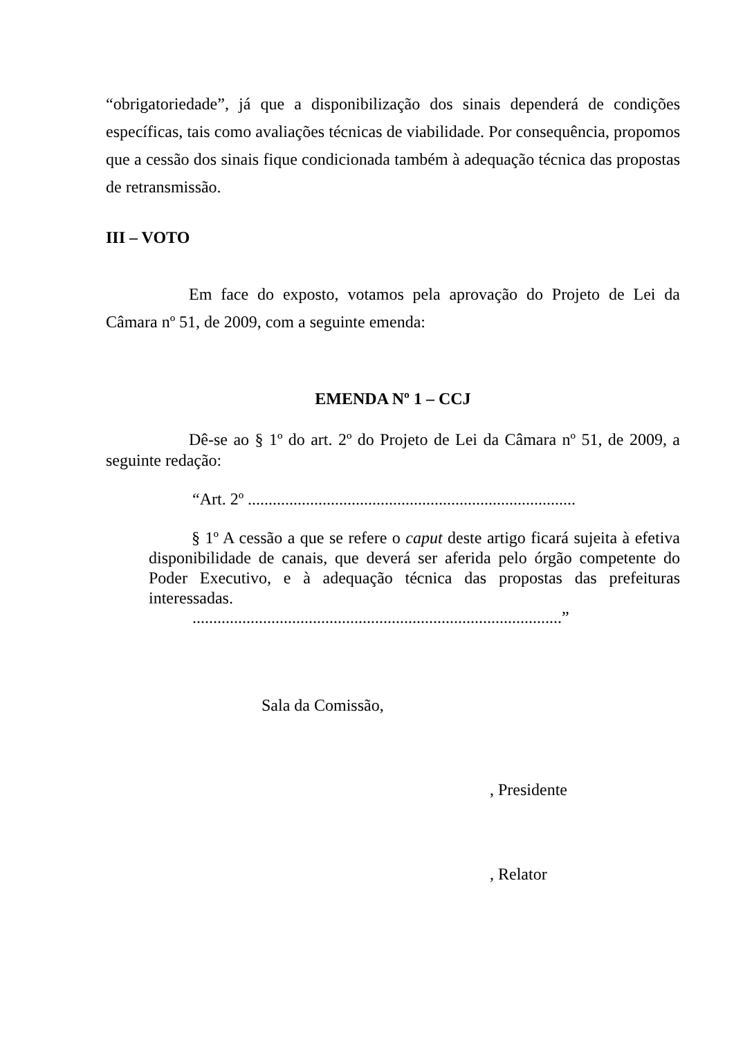“obrigatoriedade”, já que a disponibilização dos sinais dependerá de condições específicas, tais como avaliações técnicas de viabilidade. Por consequência, propomos que a cessão dos sinais fique condicionada também à adequação técnica das propostas de retransmissão.
III – VOTO
Em face do exposto, votamos pela aprovação do Projeto de Lei da Câmara nº 51, de 2009, com a seguinte emenda:
EMENDA Nº 1 – CCJ
Dê-se ao § 1º do art. 2º do Projeto de Lei da Câmara nº 51, de 2009, a seguinte redação:
“Art. 2º ...............................................................................
§ 1º A cessão a que se refere o caput deste artigo ficará sujeita à efetiva disponibilidade de canais, que deverá ser aferida pelo órgão competente do Poder Executivo, e à adequação técnica das propostas das prefeituras interessadas.
.........................................................................................”
Sala da Comissão,
, Presidente
, Relator